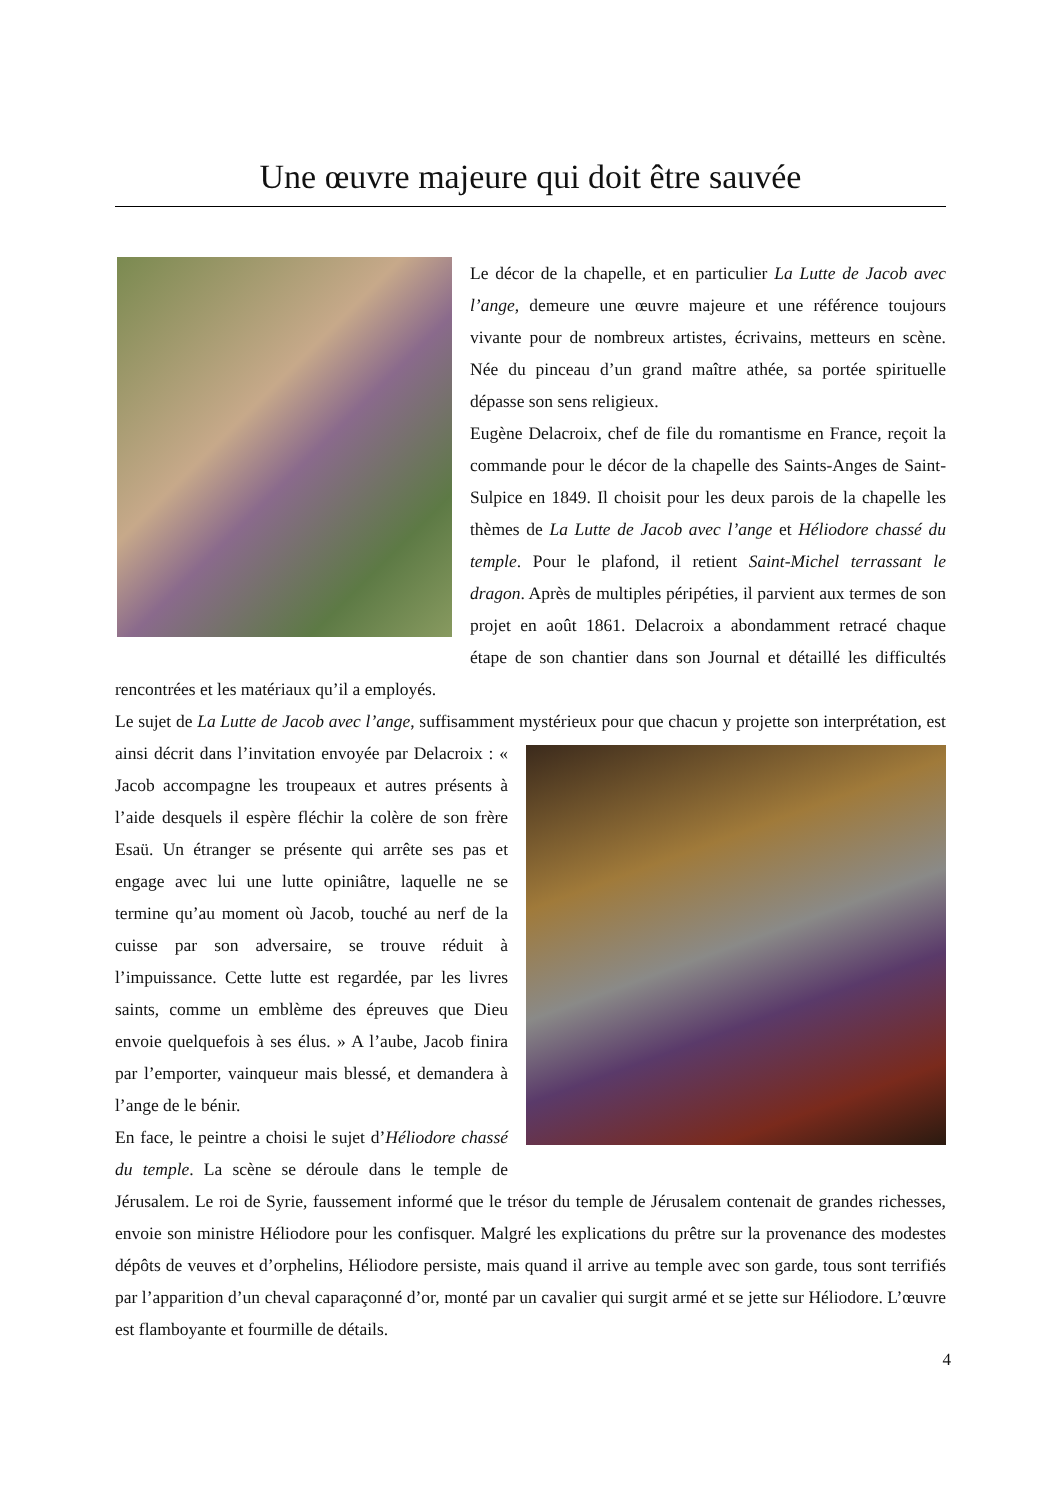Une œuvre majeure qui doit être sauvée
Le décor de la chapelle, et en particulier La Lutte de Jacob avec l’ange, demeure une œuvre majeure et une référence toujours vivante pour de nombreux artistes, écrivains, metteurs en scène. Née du pinceau d’un grand maître athée, sa portée spirituelle dépasse son sens religieux.
Eugène Delacroix, chef de file du romantisme en France, reçoit la commande pour le décor de la chapelle des Saints-Anges de Saint-Sulpice en 1849. Il choisit pour les deux parois de la chapelle les thèmes de La Lutte de Jacob avec l’ange et Héliodore chassé du temple. Pour le plafond, il retient Saint-Michel terrassant le dragon. Après de multiples péripéties, il parvient aux termes de son projet en août 1861. Delacroix a abondamment retracé chaque étape de son chantier dans son Journal et détaillé les difficultés rencontrées et les matériaux qu’il a employés.
Le sujet de La Lutte de Jacob avec l’ange, suffisamment mystérieux pour que chacun y projette son interprétation, est ainsi décrit dans l’invitation envoyée par Delacroix : « Jacob accompagne les troupeaux et autres présents à l’aide desquels il espère fléchir la colère de son frère Esaü. Un étranger se présente qui arrête ses pas et engage avec lui une lutte opiniâtre, laquelle ne se termine qu’au moment où Jacob, touché au nerf de la cuisse par son adversaire, se trouve réduit à l’impuissance. Cette lutte est regardée, par les livres saints, comme un emblème des épreuves que Dieu envoie quelquefois à ses élus. » A l’aube, Jacob finira par l’emporter, vainqueur mais blessé, et demandera à l’ange de le bénir.
En face, le peintre a choisi le sujet d’Héliodore chassé du temple. La scène se déroule dans le temple de Jérusalem. Le roi de Syrie, faussement informé que le trésor du temple de Jérusalem contenait de grandes richesses, envoie son ministre Héliodore pour les confisquer. Malgré les explications du prêtre sur la provenance des modestes dépôts de veuves et d’orphelins, Héliodore persiste, mais quand il arrive au temple avec son garde, tous sont terrifiés par l’apparition d’un cheval caparaçonné d’or, monté par un cavalier qui surgit armé et se jette sur Héliodore. L’œuvre est flamboyante et fourmille de détails.
4